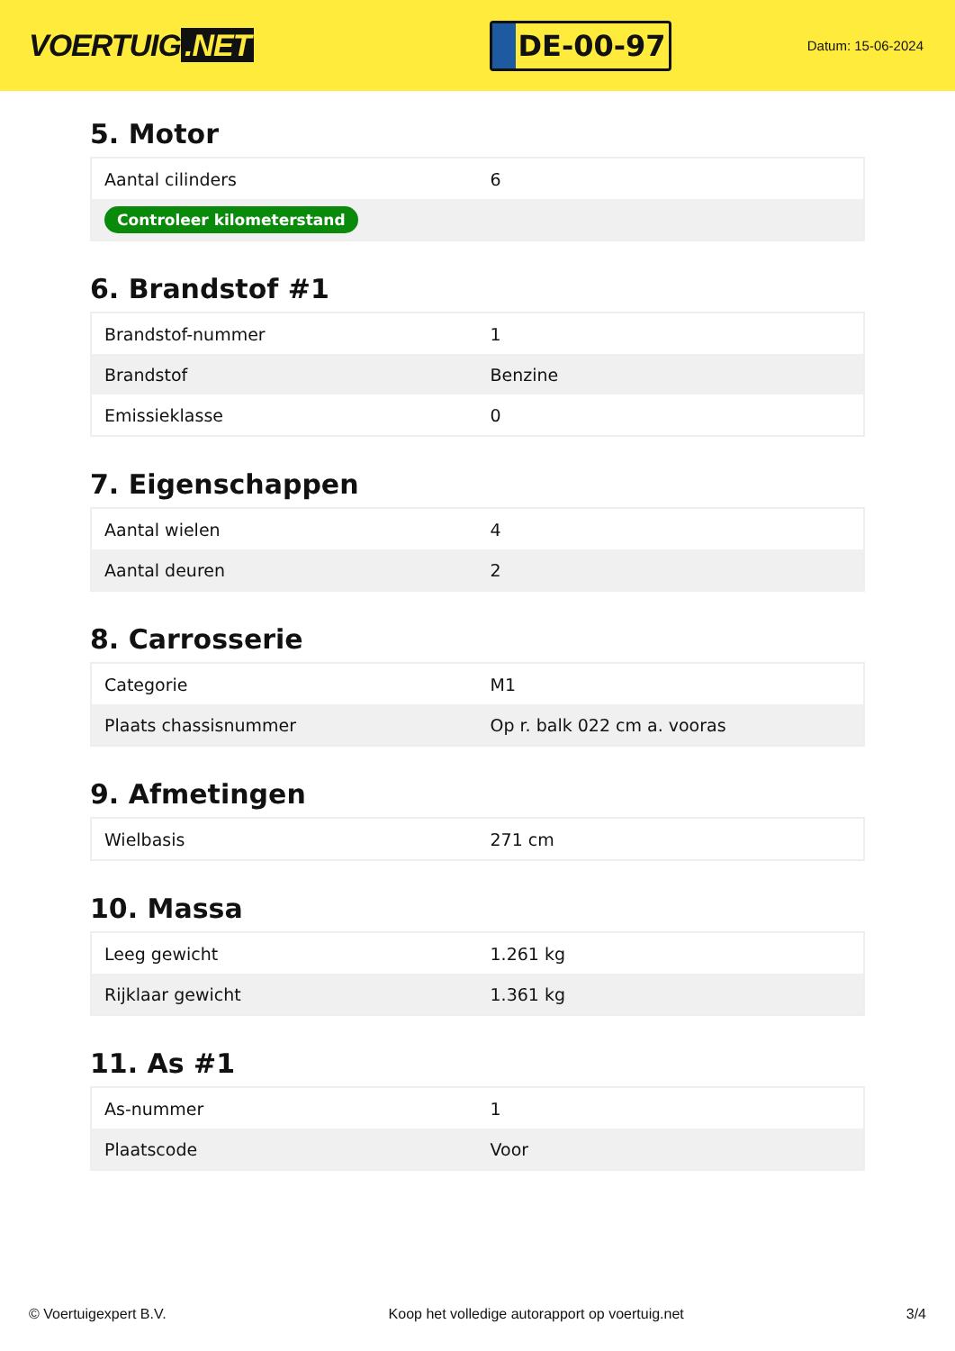VOERTUIG.NET
DE-00-97
Datum: 15-06-2024
5. Motor
| Aantal cilinders | 6 |
| Controleer kilometerstand | |
6. Brandstof #1
| Brandstof-nummer | 1 |
| Brandstof | Benzine |
| Emissieklasse | 0 |
7. Eigenschappen
| Aantal wielen | 4 |
| Aantal deuren | 2 |
8. Carrosserie
| Categorie | M1 |
| Plaats chassisnummer | Op r. balk 022 cm a. vooras |
9. Afmetingen
| Wielbasis | 271 cm |
10. Massa
| Leeg gewicht | 1.261 kg |
| Rijklaar gewicht | 1.361 kg |
11. As #1
| As-nummer | 1 |
| Plaatscode | Voor |
© Voertuigexpert B.V. Koop het volledige autorapport op voertuig.net 3/4